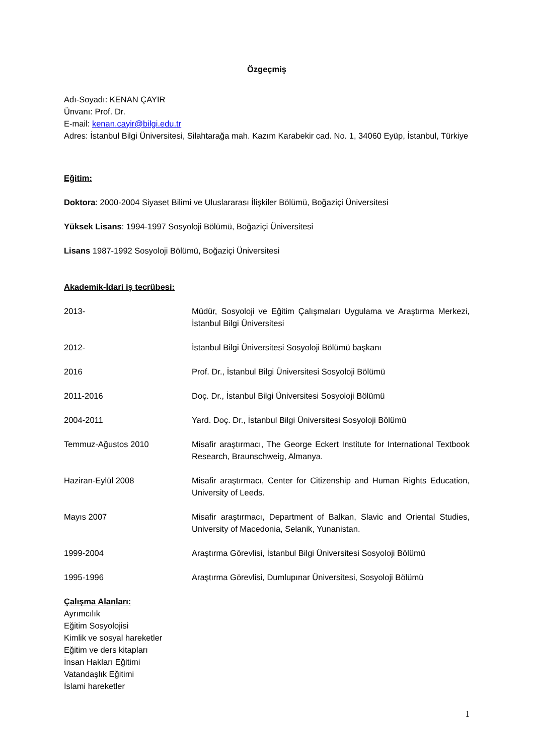Özgeçmiş
Adı-Soyadı: KENAN ÇAYIR
Ünvanı: Prof. Dr.
E-mail: kenan.cayir@bilgi.edu.tr
Adres: İstanbul Bilgi Üniversitesi, Silahtarağa mah. Kazım Karabekir cad. No. 1, 34060 Eyüp, İstanbul, Türkiye
Eğitim:
Doktora: 2000-2004 Siyaset Bilimi ve Uluslararası İlişkiler Bölümü, Boğaziçi Üniversitesi
Yüksek Lisans: 1994-1997 Sosyoloji Bölümü, Boğaziçi Üniversitesi
Lisans 1987-1992 Sosyoloji Bölümü, Boğaziçi Üniversitesi
Akademik-İdari iş tecrübesi:
| 2013- | Müdür, Sosyoloji ve Eğitim Çalışmaları Uygulama ve Araştırma Merkezi, İstanbul Bilgi Üniversitesi |
| 2012- | İstanbul Bilgi Üniversitesi Sosyoloji Bölümü başkanı |
| 2016 | Prof. Dr., İstanbul Bilgi Üniversitesi Sosyoloji Bölümü |
| 2011-2016 | Doç. Dr., İstanbul Bilgi Üniversitesi Sosyoloji Bölümü |
| 2004-2011 | Yard. Doç. Dr., İstanbul Bilgi Üniversitesi Sosyoloji Bölümü |
| Temmuz-Ağustos 2010 | Misafir araştırmacı, The George Eckert Institute for International Textbook Research, Braunschweig, Almanya. |
| Haziran-Eylül 2008 | Misafir araştırmacı, Center for Citizenship and Human Rights Education, University of Leeds. |
| Mayıs 2007 | Misafir araştırmacı, Department of Balkan, Slavic and Oriental Studies, University of Macedonia, Selanik, Yunanistan. |
| 1999-2004 | Araştırma Görevlisi, İstanbul Bilgi Üniversitesi Sosyoloji Bölümü |
| 1995-1996 | Araştırma Görevlisi, Dumlupınar Üniversitesi, Sosyoloji Bölümü |
Çalışma Alanları:
Ayrımcılık
Eğitim Sosyolojisi
Kimlik ve sosyal hareketler
Eğitim ve ders kitapları
İnsan Hakları Eğitimi
Vatandaşlık Eğitimi
İslami hareketler
1